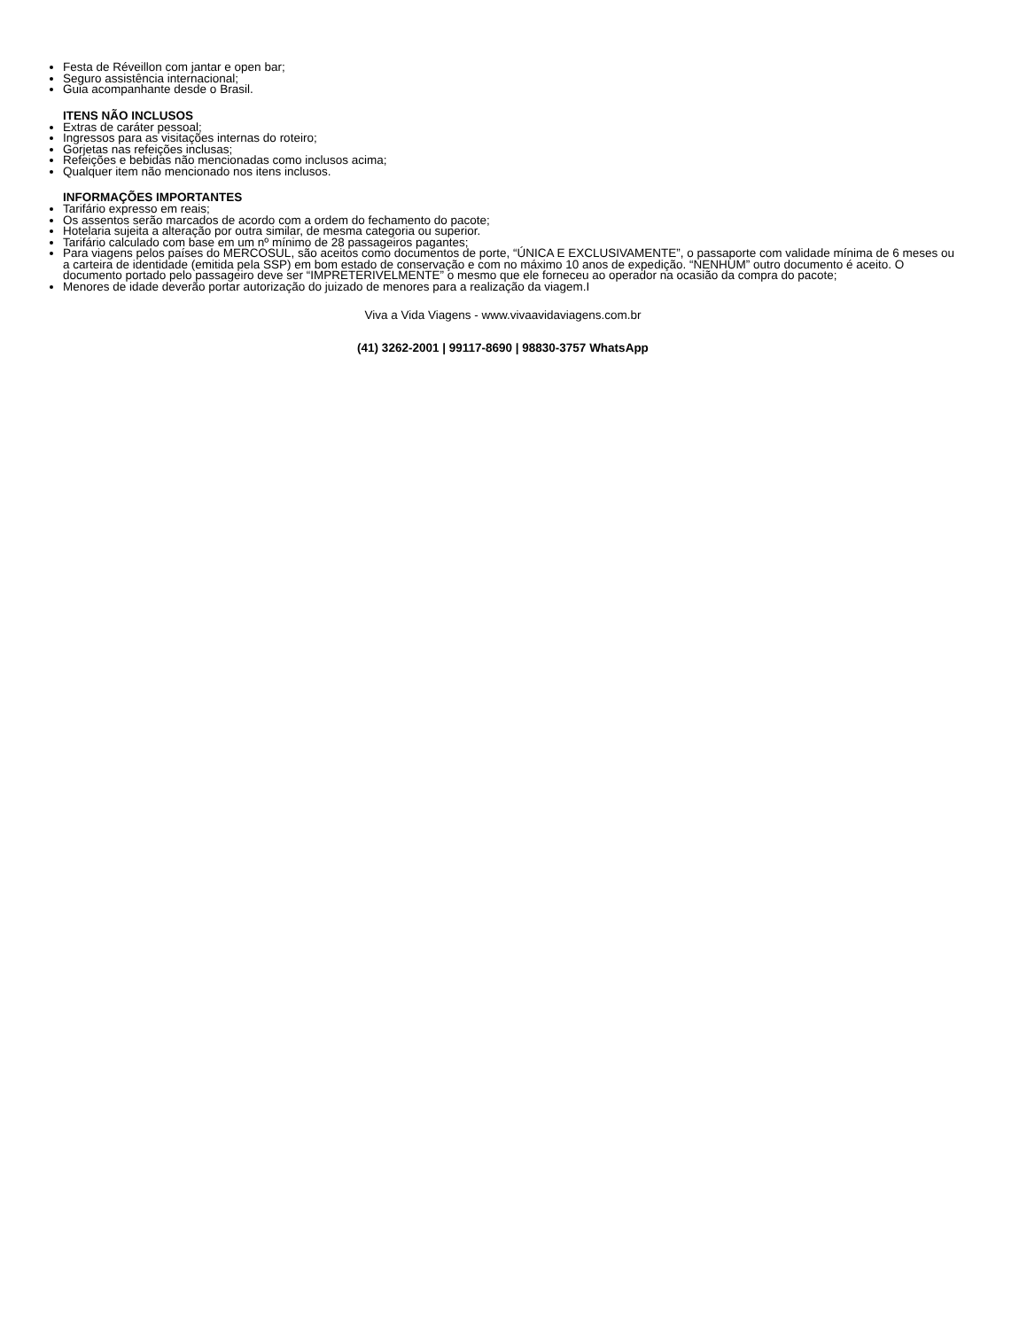Festa de Réveillon com jantar e open bar;
Seguro assistência internacional;
Guia acompanhante desde o Brasil.
ITENS NÃO INCLUSOS
Extras de caráter pessoal;
Ingressos para as visitações internas do roteiro;
Gorjetas nas refeições inclusas;
Refeições e bebidas não mencionadas como inclusos acima;
Qualquer item não mencionado nos itens inclusos.
INFORMAÇÕES IMPORTANTES
Tarifário expresso em reais;
Os assentos serão marcados de acordo com a ordem do fechamento do pacote;
Hotelaria sujeita a alteração por outra similar, de mesma categoria ou superior.
Tarifário calculado com base em um nº mínimo de 28 passageiros pagantes;
Para viagens pelos países do MERCOSUL, são aceitos como documentos de porte, “ÚNICA E EXCLUSIVAMENTE”, o passaporte com validade mínima de 6 meses ou a carteira de identidade (emitida pela SSP) em bom estado de conservação e com no máximo 10 anos de expedição. “NENHUM” outro documento é aceito. O documento portado pelo passageiro deve ser “IMPRETERIVELMENTE” o mesmo que ele forneceu ao operador na ocasião da compra do pacote;
Menores de idade deverão portar autorização do juizado de menores para a realização da viagem.I
Viva a Vida Viagens - www.vivaavidaviagens.com.br
(41) 3262-2001 | 99117-8690 | 98830-3757 WhatsApp